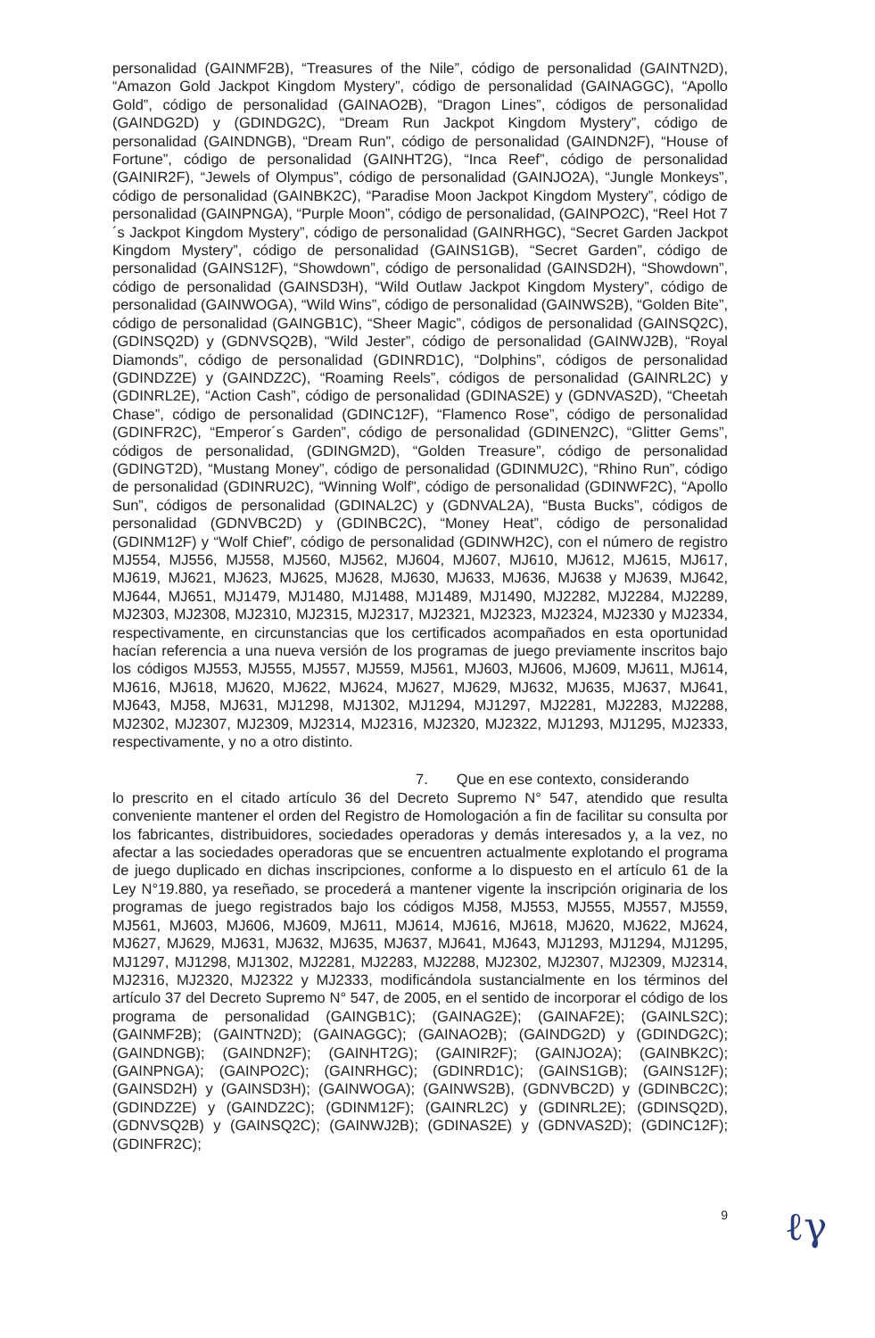personalidad (GAINMF2B), “Treasures of the Nile”, código de personalidad (GAINTN2D), “Amazon Gold Jackpot Kingdom Mystery”, código de personalidad (GAINAGGC), “Apollo Gold”, código de personalidad (GAINAO2B), “Dragon Lines”, códigos de personalidad (GAINDG2D) y (GDINDG2C), “Dream Run Jackpot Kingdom Mystery”, código de personalidad (GAINDNGB), “Dream Run”, código de personalidad (GAINDN2F), “House of Fortune”, código de personalidad (GAINHT2G), “Inca Reef”, código de personalidad (GAINIR2F), “Jewels of Olympus”, código de personalidad (GAINJO2A), “Jungle Monkeys”, código de personalidad (GAINBK2C), “Paradise Moon Jackpot Kingdom Mystery”, código de personalidad (GAINPNGA), “Purple Moon”, código de personalidad, (GAINPO2C), “Reel Hot 7´s Jackpot Kingdom Mystery”, código de personalidad (GAINRHGC), “Secret Garden Jackpot Kingdom Mystery”, código de personalidad (GAINS1GB), “Secret Garden”, código de personalidad (GAINS12F), “Showdown”, código de personalidad (GAINSD2H), “Showdown”, código de personalidad (GAINSD3H), “Wild Outlaw Jackpot Kingdom Mystery”, código de personalidad (GAINWOGA), “Wild Wins”, código de personalidad (GAINWS2B), “Golden Bite”, código de personalidad (GAINGB1C), “Sheer Magic”, códigos de personalidad (GAINSQ2C), (GDINSQ2D) y (GDNVSQ2B), “Wild Jester”, código de personalidad (GAINWJ2B), “Royal Diamonds”, código de personalidad (GDINRD1C), “Dolphins”, códigos de personalidad (GDINDZ2E) y (GAINDZ2C), “Roaming Reels”, códigos de personalidad (GAINRL2C) y (GDINRL2E), “Action Cash”, código de personalidad (GDINAS2E) y (GDNVAS2D), “Cheetah Chase”, código de personalidad (GDINC12F), “Flamenco Rose”, código de personalidad (GDINFR2C), “Emperor´s Garden”, código de personalidad (GDINEN2C), “Glitter Gems”, códigos de personalidad, (GDINGM2D), “Golden Treasure”, código de personalidad (GDINGT2D), “Mustang Money”, código de personalidad (GDINMU2C), “Rhino Run”, código de personalidad (GDINRU2C), “Winning Wolf”, código de personalidad (GDINWF2C), “Apollo Sun”, códigos de personalidad (GDINAL2C) y (GDNVAL2A), “Busta Bucks”, códigos de personalidad (GDNVBC2D) y (GDINBC2C), “Money Heat”, código de personalidad (GDINM12F) y “Wolf Chief”, código de personalidad (GDINWH2C), con el número de registro MJ554, MJ556, MJ558, MJ560, MJ562, MJ604, MJ607, MJ610, MJ612, MJ615, MJ617, MJ619, MJ621, MJ623, MJ625, MJ628, MJ630, MJ633, MJ636, MJ638 y MJ639, MJ642, MJ644, MJ651, MJ1479, MJ1480, MJ1488, MJ1489, MJ1490, MJ2282, MJ2284, MJ2289, MJ2303, MJ2308, MJ2310, MJ2315, MJ2317, MJ2321, MJ2323, MJ2324, MJ2330 y MJ2334, respectivamente, en circunstancias que los certificados acompañados en esta oportunidad hacían referencia a una nueva versión de los programas de juego previamente inscritos bajo los códigos MJ553, MJ555, MJ557, MJ559, MJ561, MJ603, MJ606, MJ609, MJ611, MJ614, MJ616, MJ618, MJ620, MJ622, MJ624, MJ627, MJ629, MJ632, MJ635, MJ637, MJ641, MJ643, MJ58, MJ631, MJ1298, MJ1302, MJ1294, MJ1297, MJ2281, MJ2283, MJ2288, MJ2302, MJ2307, MJ2309, MJ2314, MJ2316, MJ2320, MJ2322, MJ1293, MJ1295, MJ2333, respectivamente, y no a otro distinto.
7. Que en ese contexto, considerando
lo prescrito en el citado artículo 36 del Decreto Supremo N° 547, atendido que resulta conveniente mantener el orden del Registro de Homologación a fin de facilitar su consulta por los fabricantes, distribuidores, sociedades operadoras y demás interesados y, a la vez, no afectar a las sociedades operadoras que se encuentren actualmente explotando el programa de juego duplicado en dichas inscripciones, conforme a lo dispuesto en el artículo 61 de la Ley N°19.880, ya reseñado, se procederá a mantener vigente la inscripción originaria de los programas de juego registrados bajo los códigos MJ58, MJ553, MJ555, MJ557, MJ559, MJ561, MJ603, MJ606, MJ609, MJ611, MJ614, MJ616, MJ618, MJ620, MJ622, MJ624, MJ627, MJ629, MJ631, MJ632, MJ635, MJ637, MJ641, MJ643, MJ1293, MJ1294, MJ1295, MJ1297, MJ1298, MJ1302, MJ2281, MJ2283, MJ2288, MJ2302, MJ2307, MJ2309, MJ2314, MJ2316, MJ2320, MJ2322 y MJ2333, modificándola sustancialmente en los términos del artículo 37 del Decreto Supremo N° 547, de 2005, en el sentido de incorporar el código de los programa de personalidad (GAINGB1C); (GAINAG2E); (GAINAF2E); (GAINLS2C); (GAINMF2B); (GAINTN2D); (GAINAGGC); (GAINAO2B); (GAINDG2D) y (GDINDG2C); (GAINDNGB); (GAINDN2F); (GAINHT2G); (GAINIR2F); (GAINJO2A); (GAINBK2C); (GAINPNGA); (GAINPO2C); (GAINRHGC); (GDINRD1C); (GAINS1GB); (GAINS12F); (GAINSD2H) y (GAINSD3H); (GAINWOGA); (GAINWS2B), (GDNVBC2D) y (GDINBC2C); (GDINDZ2E) y (GAINDZ2C); (GDINM12F); (GAINRL2C) y (GDINRL2E); (GDINSQ2D), (GDNVSQ2B) y (GAINSQ2C); (GAINWJ2B); (GDINAS2E) y (GDNVAS2D); (GDINC12F); (GDINFR2C);
9
ℓγ